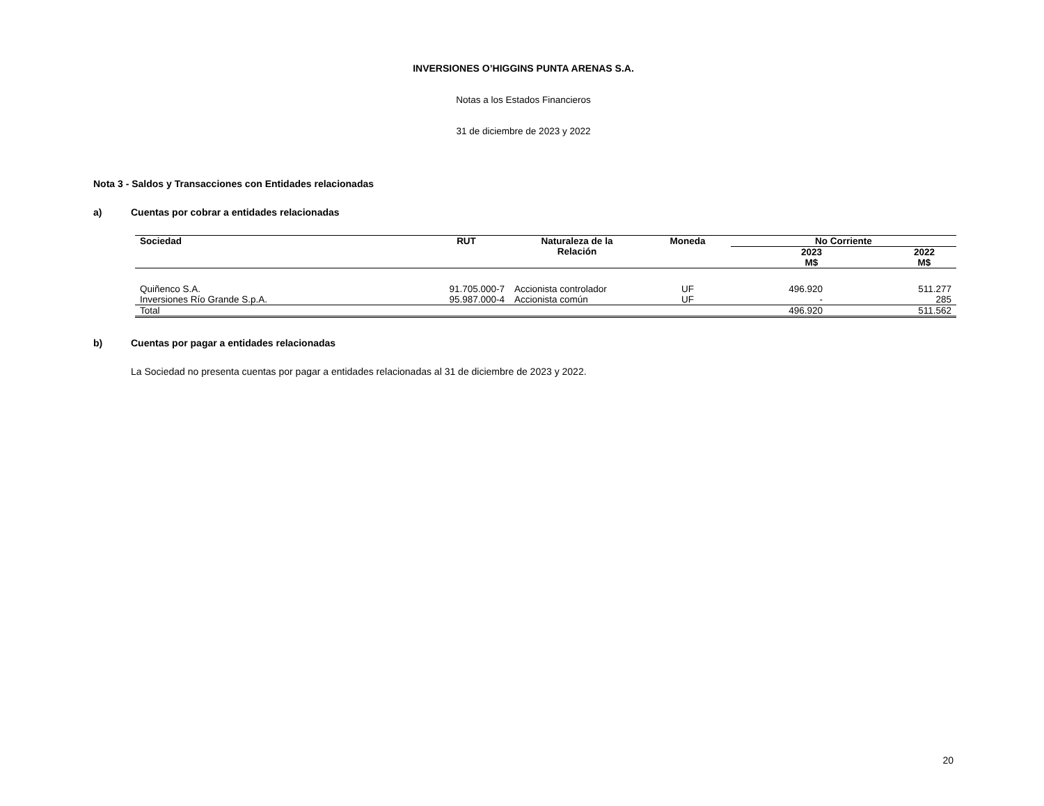INVERSIONES O’HIGGINS PUNTA ARENAS S.A.
Notas a los Estados Financieros
31 de diciembre de 2023 y 2022
Nota 3 - Saldos y Transacciones con Entidades relacionadas
a) Cuentas por cobrar a entidades relacionadas
| Sociedad | RUT | Naturaleza de la Relación | Moneda | No Corriente | |
| --- | --- | --- | --- | --- | --- |
| | | | | 2023 M$ | 2022 M$ |
| Quiñenco S.A. | 91.705.000-7 | Accionista controlador | UF | 496.920 | 511.277 |
| Inversiones Río Grande S.p.A. | 95.987.000-4 | Accionista común | UF | - | 285 |
| Total | | | | 496.920 | 511.562 |
b) Cuentas por pagar a entidades relacionadas
La Sociedad no presenta cuentas por pagar a entidades relacionadas al 31 de diciembre de 2023 y 2022.
20